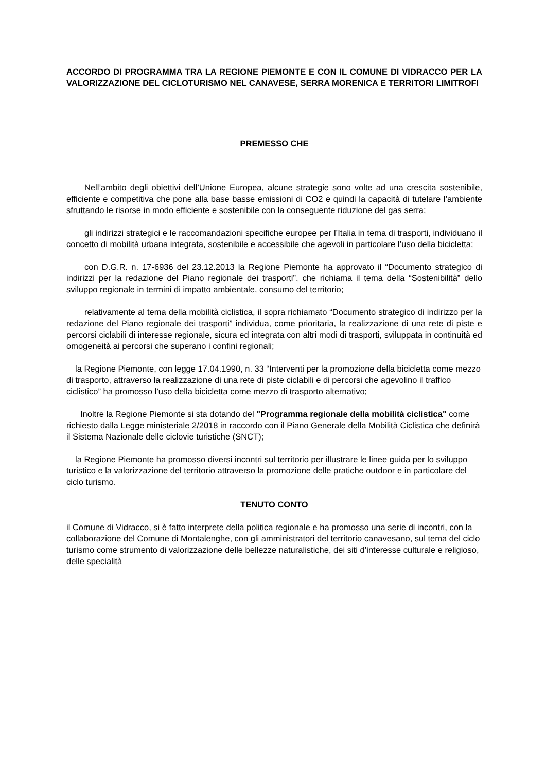ACCORDO DI PROGRAMMA TRA LA REGIONE PIEMONTE E CON IL COMUNE DI VIDRACCO PER LA VALORIZZAZIONE DEL CICLOTURISMO NEL CANAVESE, SERRA MORENICA E TERRITORI LIMITROFI
PREMESSO CHE
Nell’ambito degli obiettivi dell’Unione Europea, alcune strategie sono volte ad una crescita sostenibile, efficiente e competitiva che pone alla base basse emissioni di CO2 e quindi la capacità di tutelare l’ambiente sfruttando le risorse in modo efficiente e sostenibile con la conseguente riduzione del gas serra;
gli indirizzi strategici e le raccomandazioni specifiche europee per l’Italia in tema di trasporti, individuano il concetto di mobilità urbana integrata, sostenibile e accessibile che agevoli in particolare l’uso della bicicletta;
con D.G.R. n. 17-6936 del 23.12.2013 la Regione Piemonte ha approvato il “Documento strategico di indirizzi per la redazione del Piano regionale dei trasporti”, che richiama il tema della “Sostenibilità” dello sviluppo regionale in termini di impatto ambientale, consumo del territorio;
relativamente al tema della mobilità ciclistica, il sopra richiamato “Documento strategico di indirizzo per la redazione del Piano regionale dei trasporti” individua, come prioritaria, la realizzazione di una rete di piste e percorsi ciclabili di interesse regionale, sicura ed integrata con altri modi di trasporti, sviluppata in continuità ed omogeneità ai percorsi che superano i confini regionali;
la Regione Piemonte, con legge 17.04.1990, n. 33 “Interventi per la promozione della bicicletta come mezzo di trasporto, attraverso la realizzazione di una rete di piste ciclabili e di percorsi che agevolino il traffico ciclistico” ha promosso l’uso della bicicletta come mezzo di trasporto alternativo;
Inoltre la Regione Piemonte si sta dotando del "Programma regionale della mobilità ciclistica" come richiesto dalla Legge ministeriale 2/2018 in raccordo con il Piano Generale della Mobilità Ciclistica che definirà il Sistema Nazionale delle ciclovie turistiche (SNCT);
la Regione Piemonte ha promosso diversi incontri sul territorio per illustrare le linee guida per lo sviluppo turistico e la valorizzazione del territorio attraverso la promozione delle pratiche outdoor e in particolare del ciclo turismo.
TENUTO CONTO
il Comune di Vidracco, si è fatto interprete della politica regionale e ha promosso una serie di incontri, con la collaborazione del Comune di Montalenghe, con gli amministratori del territorio canavesano, sul tema del ciclo turismo come strumento di valorizzazione delle bellezze naturalistiche, dei siti d’interesse culturale e religioso, delle specialità